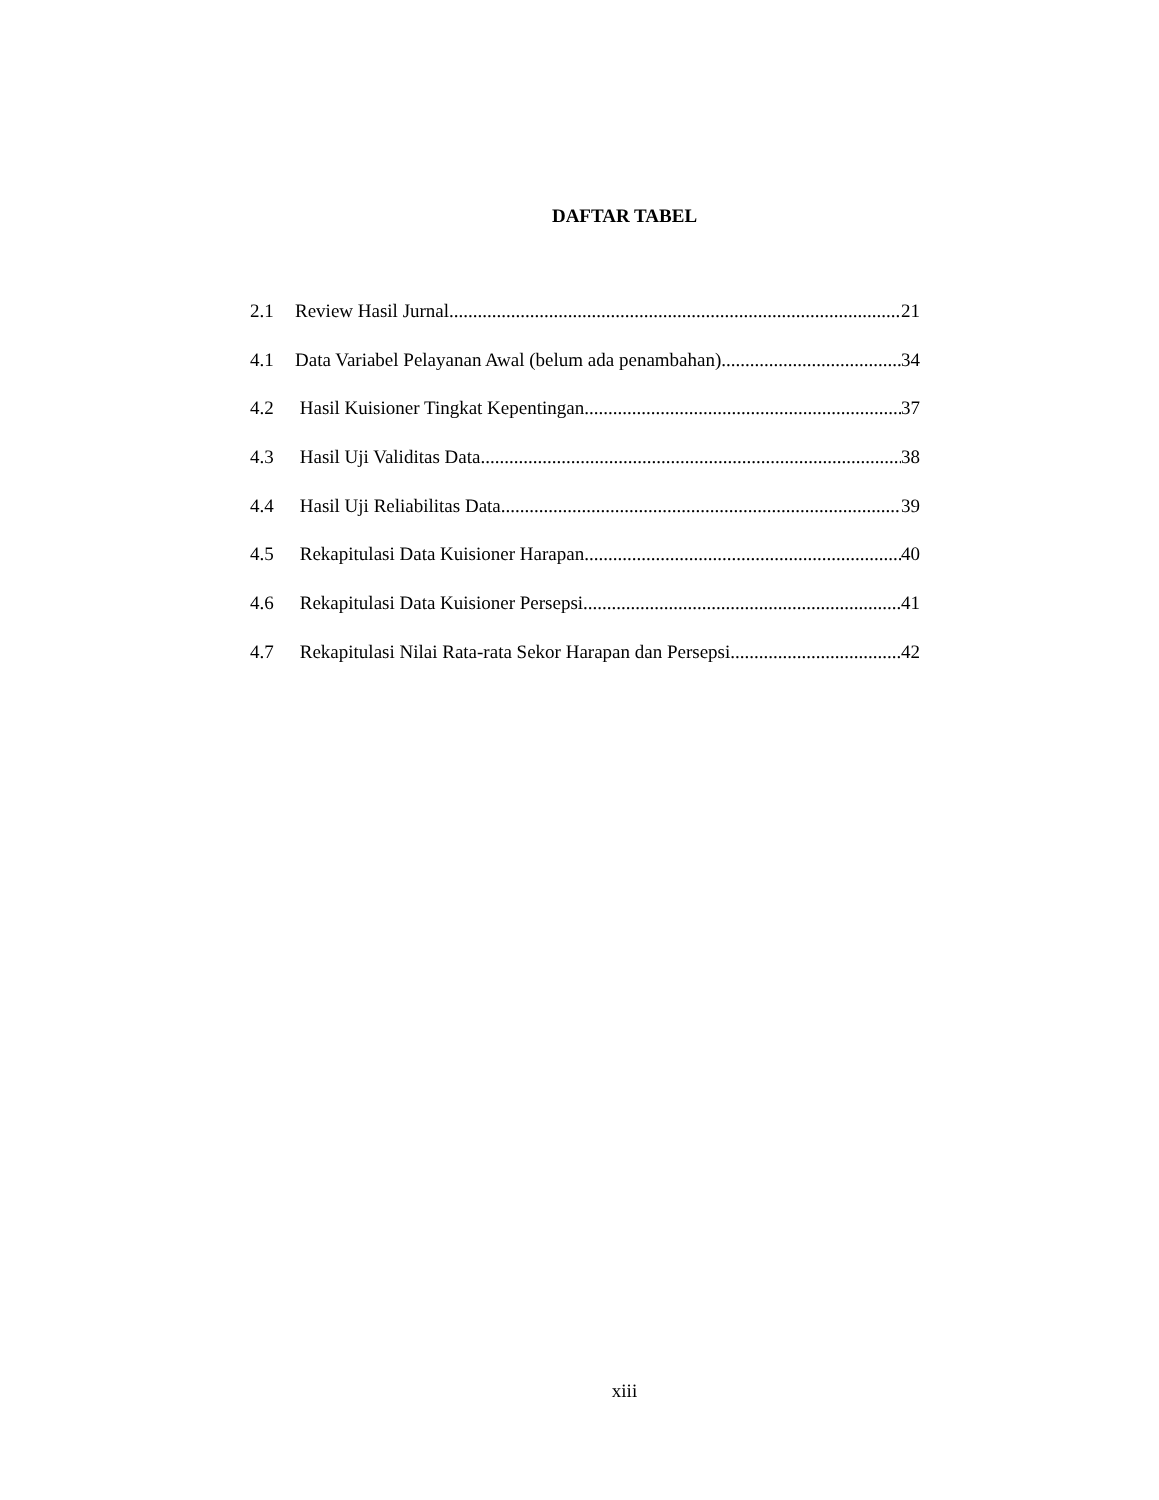DAFTAR TABEL
2.1 Review Hasil Jurnal 21
4.1 Data Variabel Pelayanan Awal (belum ada penambahan) 34
4.2 Hasil Kuisioner Tingkat Kepentingan 37
4.3 Hasil Uji Validitas Data 38
4.4 Hasil Uji Reliabilitas Data 39
4.5 Rekapitulasi Data Kuisioner Harapan 40
4.6 Rekapitulasi Data Kuisioner Persepsi 41
4.7 Rekapitulasi Nilai Rata-rata Sekor Harapan dan Persepsi 42
xiii